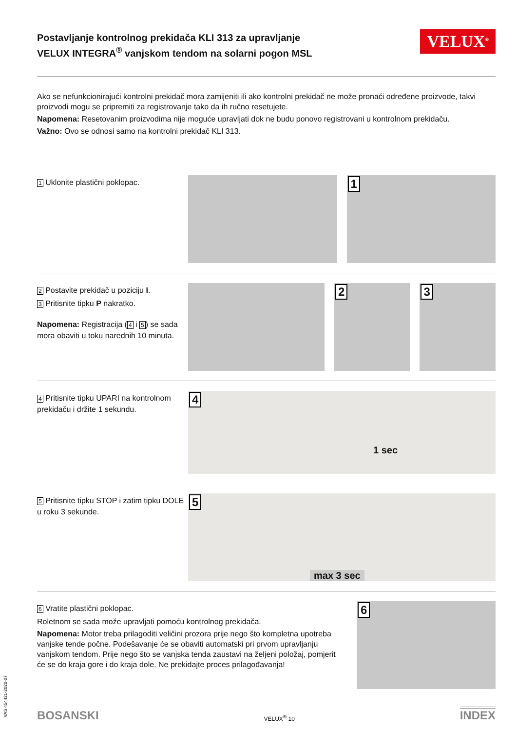Postavljanje kontrolnog prekidača KLI 313 za upravljanje
VELUX INTEGRA<sup>®</sup> vanjskom tendom na solarni pogon MSL
VELUX<sup>®</sup>
Ako se nefunkcionirajući kontrolni prekidač mora zamijeniti ili ako kontrolni prekidač ne može pronaći određene proizvode, takvi proizvodi mogu se pripremiti za registrovanje tako da ih ručno resetujete.
Napomena: Resetovanim proizvodima nije moguće upravljati dok ne budu ponovo registrovani u kontrolnom prekidaču.
Važno: Ovo se odnosi samo na kontrolni prekidač KLI 313.
1 Uklonite plastični poklopac.
1
2 Postavite prekidač u poziciju I.
3 Pritisnite tipku P nakratko.
Napomena: Registracija (4 i 5) se sada mora obaviti u toku narednih 10 minuta.
2
3
4 Pritisnite tipku UPARI na kontrolnom prekidaču i držite 1 sekundu.
4
1 sec
5 Pritisnite tipku STOP i zatim tipku DOLE u roku 3 sekunde.
5
max 3 sec
6 Vratite plastični poklopac.
Roletnom se sada može upravljati pomoću kontrolnog prekidača.
Napomena: Motor treba prilagoditi veličini prozora prije nego što kompletna upotreba vanjske tende počne. Podešavanje će se obaviti automatski pri prvom upravljanju vanjskom tendom. Prije nego što se vanjska tenda zaustavi na željeni položaj, pomjerit će se do kraja gore i do kraja dole. Ne prekidajte proces prilagođavanja!
6
VAS 454421-2020-07
BOSANSKI VELUX<sup>®</sup> 10 INDEX